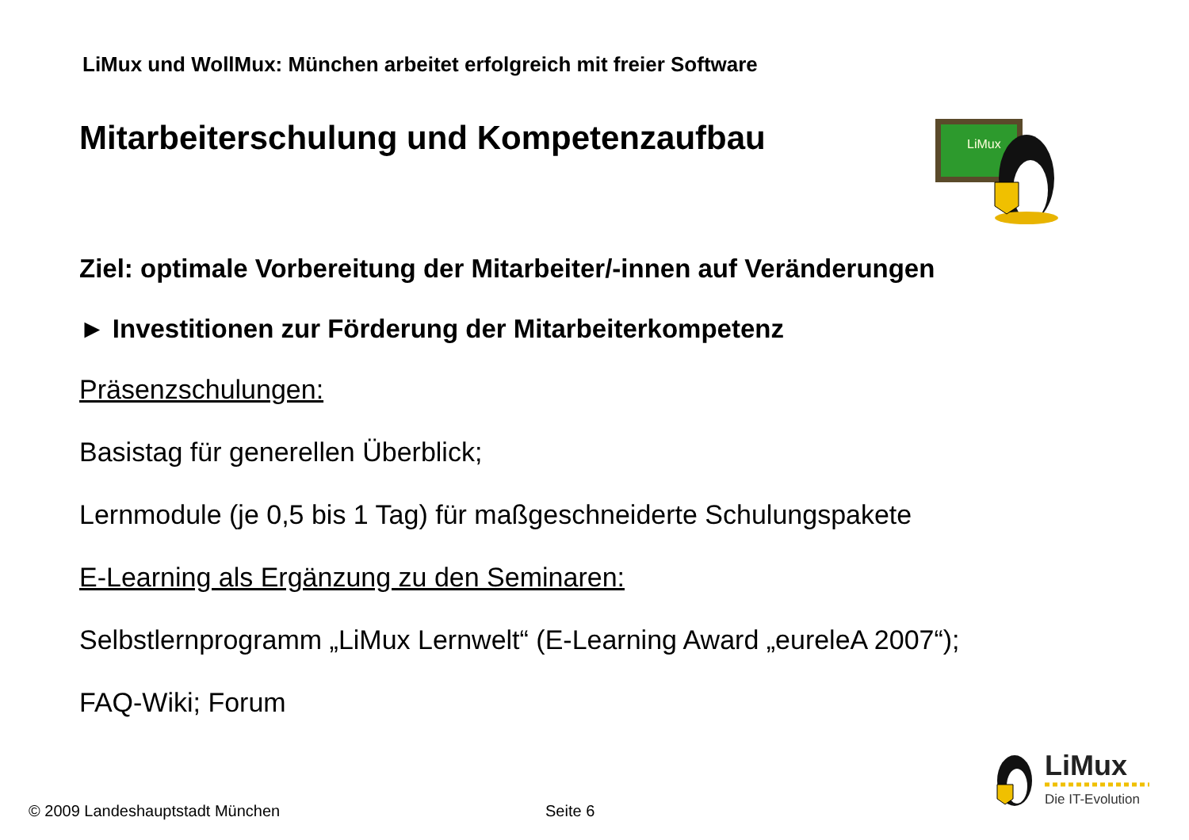LiMux und WollMux: München arbeitet erfolgreich mit freier Software
LiMux
Mitarbeiterschulung und Kompetenzaufbau
Ziel: optimale Vorbereitung der Mitarbeiter/-innen auf Veränderungen
► Investitionen zur Förderung der Mitarbeiterkompetenz
Präsenzschulungen:
Basistag für generellen Überblick;
Lernmodule (je 0,5 bis 1 Tag) für maßgeschneiderte Schulungspakete
E-Learning als Ergänzung zu den Seminaren:
Selbstlernprogramm „LiMux Lernwelt“ (E-Learning Award „eureleA 2007“);
FAQ-Wiki; Forum
LiMux
Die IT-Evolution
© 2009 Landeshauptstadt München
Seite 6